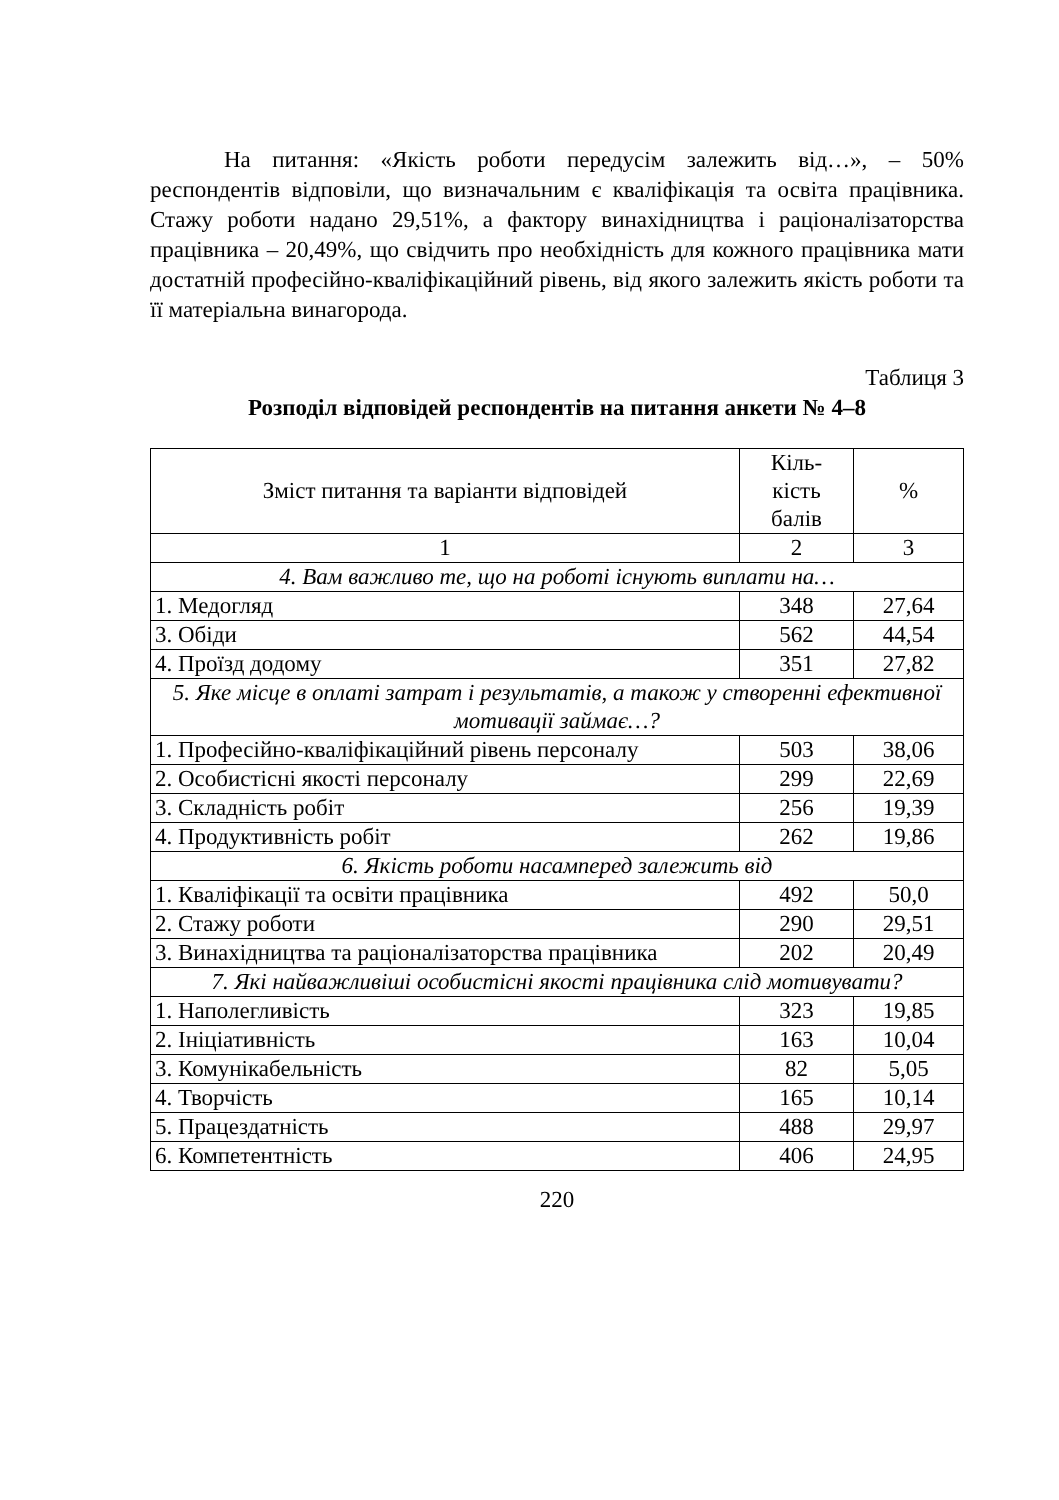На питання: «Якість роботи передусім залежить від…», – 50% респондентів відповіли, що визначальним є кваліфікація та освіта працівника. Стажу роботи надано 29,51%, а фактору винахідництва і раціоналізаторства працівника – 20,49%, що свідчить про необхідність для кожного працівника мати достатній професійно-кваліфікаційний рівень, від якого залежить якість роботи та її матеріальна винагорода.
Таблиця 3
Розподіл відповідей респондентів на питання анкети № 4–8
| Зміст питання та варіанти відповідей | Кіль- кість балів | % |
| --- | --- | --- |
| 1 | 2 | 3 |
| 4. Вам важливо те, що на роботі існують виплати на… | | |
| 1. Медогляд | 348 | 27,64 |
| 3. Обіди | 562 | 44,54 |
| 4. Проїзд додому | 351 | 27,82 |
| 5. Яке місце в оплаті затрат і результатів, а також у створенні ефективної мотивації займає…? | | |
| 1. Професійно-кваліфікаційний рівень персоналу | 503 | 38,06 |
| 2. Особистісні якості персоналу | 299 | 22,69 |
| 3. Складність робіт | 256 | 19,39 |
| 4. Продуктивність робіт | 262 | 19,86 |
| 6. Якість роботи насамперед залежить від | | |
| 1. Кваліфікації та освіти працівника | 492 | 50,0 |
| 2. Стажу роботи | 290 | 29,51 |
| 3. Винахідництва та раціоналізаторства працівника | 202 | 20,49 |
| 7. Які найважливіші особистісні якості працівника слід мотивувати? | | |
| 1. Наполегливість | 323 | 19,85 |
| 2. Ініціативність | 163 | 10,04 |
| 3. Комунікабельність | 82 | 5,05 |
| 4. Творчість | 165 | 10,14 |
| 5. Працездатність | 488 | 29,97 |
| 6. Компетентність | 406 | 24,95 |
220